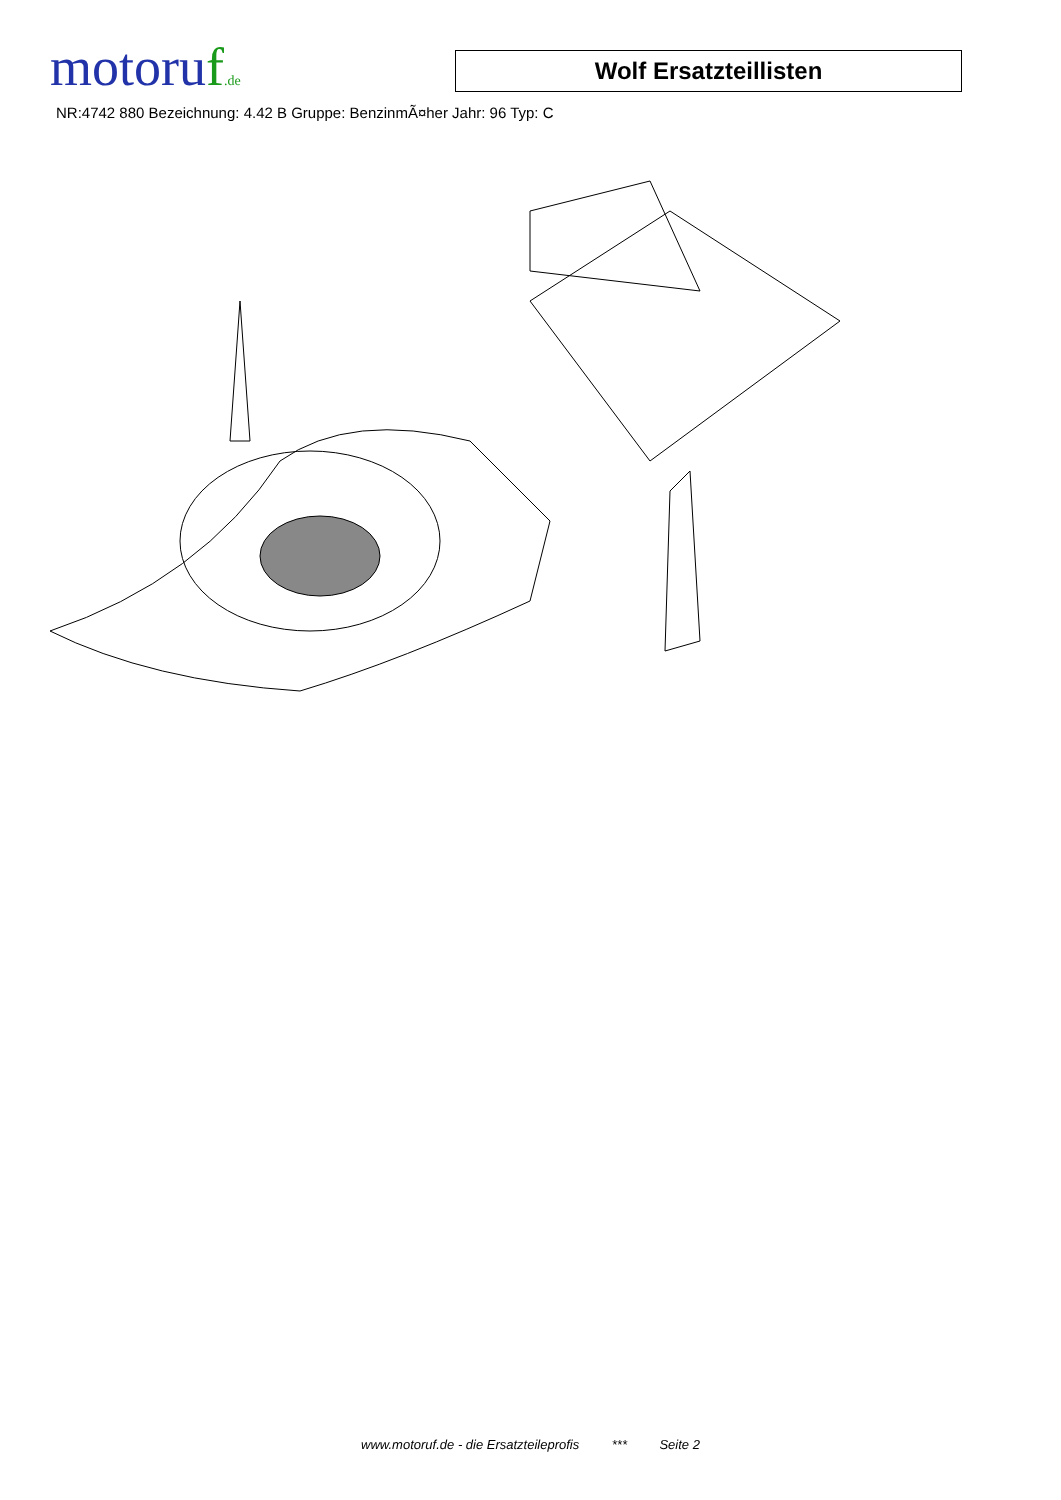motoruf.de
Wolf Ersatzteillisten
NR:4742 880 Bezeichnung: 4.42 B Gruppe: BenzinmÃ¤her Jahr: 96 Typ: C
www.motoruf.de - die Ersatzteileprofis *** Seite 2